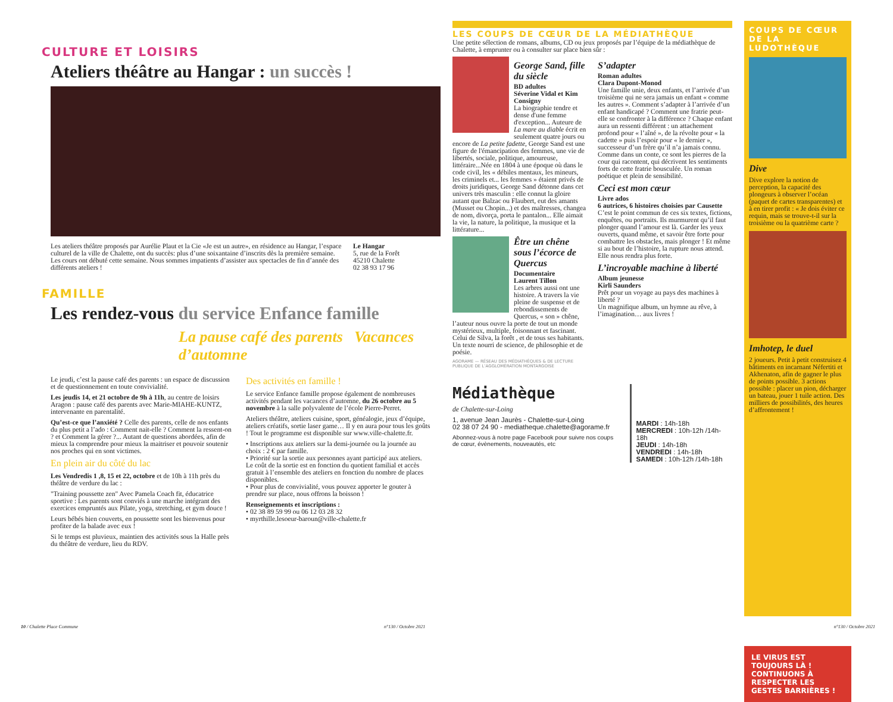CULTURE ET LOISIRS
Ateliers théâtre au Hangar : un succès !
Les ateliers théâtre proposés par Aurélie Plaut et la Cie «Je est un autre», en résidence au Hangar, l’espace culturel de la ville de Chalette, ont du succès: plus d’une soixantaine d’inscrits dès la première semaine. Les cours ont débuté cette semaine. Nous sommes impatients d’assister aux spectacles de fin d’année des différents ateliers !
Le Hangar
5, rue de la Forêt
45210 Chalette
02 38 93 17 96
FAMILLE
Les rendez-vous du service Enfance famille
La pause café des parents Vacances d’automne
Le jeudi, c’est la pause café des parents : un espace de discussion et de questionnement en toute convivialité.
Les jeudis 14, et 21 octobre de 9h à 11h, au centre de loisirs Aragon : pause café des parents avec Marie-MIAHE-KUNTZ, intervenante en parentalité.
Qu’est-ce que l’anxiété ? Celle des parents, celle de nos enfants du plus petit a l’ado : Comment nait-elle ? Comment la ressent-on ? et Comment la gérer ?... Autant de questions abordées, afin de mieux la comprendre pour mieux la maitriser et pouvoir soutenir nos proches qui en sont victimes.
En plein air du côté du lac
Les Vendredis 1 ,8, 15 et 22, octobre et de 10h à 11h près du théâtre de verdure du lac :
"Training poussette zen" Avec Pamela Coach fit, éducatrice sportive : Les parents sont conviés à une marche intégrant des exercices empruntés aux Pilate, yoga, stretching, et gym douce !
Leurs bébés bien couverts, en poussette sont les bienvenus pour profiter de la balade avec eux !
Si le temps est pluvieux, maintien des activités sous la Halle près du théâtre de verdure, lieu du RDV.
Des activités en famille !
Le service Enfance famille propose également de nombreuses activités pendant les vacances d’automne, du 26 octobre au 5 novembre à la salle polyvalente de l’école Pierre-Perret.
Ateliers théâtre, ateliers cuisine, sport, généalogie, jeux d’équipe, ateliers créatifs, sortie laser game… Il y en aura pour tous les goûts ! Tout le programme est disponible sur www.ville-chalette.fr.
• Inscriptions aux ateliers sur la demi-journée ou la journée au choix : 2 € par famille.
• Priorité sur la sortie aux personnes ayant participé aux ateliers. Le coût de la sortie est en fonction du quotient familial et accès gratuit à l’ensemble des ateliers en fonction du nombre de places disponibles.
• Pour plus de convivialité, vous pouvez apporter le gouter à prendre sur place, nous offrons la boisson !
Renseignements et inscriptions :
• 02 38 89 59 99 ou 06 12 03 28 32
• myrthille.lesoeur-baroun@ville-chalette.fr
10 / Chalette Place Commune n°130 / Octobre 2021
LES COUPS DE CŒUR DE LA MÉDIATHÈQUE
Une petite sélection de romans, albums, CD ou jeux proposés par l’équipe de la médiathèque de Chalette, à emprunter ou à consulter sur place bien sûr :
George Sand, fille du siècle
BD adultes
Séverine Vidal et Kim Consigny
La biographie tendre et dense d'une femme d'exception... Auteure de La mare au diable écrit en seulement quatre jours ou encore de La petite fadette, George Sand est une figure de l'émancipation des femmes, une vie de libertés, sociale, politique, amoureuse, littéraire...Née en 1804 à une époque où dans le code civil, les « débiles mentaux, les mineurs, les criminels et... les femmes » étaient privés de droits juridiques, George Sand détonne dans cet univers très masculin : elle connut la gloire autant que Balzac ou Flaubert, eut des amants (Musset ou Chopin...) et des maîtresses, changea de nom, divorça, porta le pantalon... Elle aimait la vie, la nature, la politique, la musique et la littérature...
Être un chêne sous l’écorce de Quercus
Documentaire
Laurent Tillon
Les arbres aussi ont une histoire. A travers la vie pleine de suspense et de rebondissements de Quercus, « son » chêne, l’auteur nous ouvre la porte de tout un monde mystérieux, multiple, foisonnant et fascinant. Celui de Silva, la forêt , et de tous ses habitants.
Un texte nourri de science, de philosophie et de poésie.
AGORAME — RÉSEAU DES MÉDIATHÈQUES & DE LECTURE PUBLIQUE DE L’AGGLOMÉRATION MONTARGOISE
S’adapter
Roman adultes
Clara Dupont-Monod
Une famille unie, deux enfants, et l’arrivée d’un troisième qui ne sera jamais un enfant « comme les autres ». Comment s’adapter à l’arrivée d’un enfant handicapé ? Comment une fratrie peut-elle se confronter à la différence ? Chaque enfant aura un ressenti différent : un attachement profond pour « l’aîné », de la révolte pour « la cadette » puis l’espoir pour « le dernier », successeur d’un frère qu’il n’a jamais connu. Comme dans un conte, ce sont les pierres de la cour qui racontent, qui décrivent les sentiments forts de cette fratrie bousculée. Un roman poétique et plein de sensibilité.
Ceci est mon cœur
Livre ados
6 autrices, 6 histoires choisies par Causette
C’est le point commun de ces six textes, fictions, enquêtes, ou portraits. Ils murmurent qu’il faut plonger quand l’amour est là. Garder les yeux ouverts, quand même, et savoir être forte pour combattre les obstacles, mais plonger ! Et même si au bout de l’histoire, la rupture nous attend. Elle nous rendra plus forte.
L’incroyable machine à liberté
Album jeunesse
Kirli Saunders
Prêt pour un voyage au pays des machines à liberté ?
Un magnifique album, un hymne au rêve, à l’imagination… aux livres !
Médiathèque
de Chalette-sur-Loing
1, avenue Jean Jaurès - Chalette-sur-Loing
02 38 07 24 90 - mediatheque.chalette@agorame.fr
Abonnez-vous à notre page Facebook pour suivre nos coups de cœur, évènements, nouveautés, etc
MARDI : 14h-18h
MERCREDI : 10h-12h /14h-18h
JEUDI : 14h-18h
VENDREDI : 14h-18h
SAMEDI : 10h-12h /14h-18h
COUPS DE CŒUR DE LA LUDOTHÈQUE
Dive
Dive explore la notion de perception, la capacité des plongeurs à observer l’océan (paquet de cartes transparentes) et à en tirer profit : « Je dois éviter ce requin, mais se trouve-t-il sur la troisième ou la quatrième carte ?
Imhotep, le duel
2 joueurs. Petit à petit construisez 4 bâtiments en incarnant Néfertiti et Akhenaton, afin de gagner le plus de points possible. 3 actions possible : placer un pion, décharger un bateau, jouer 1 tuile action. Des milliers de possibilités, des heures d’affrontement !
LE VIRUS EST TOUJOURS LÀ ! CONTINUONS À RESPECTER LES GESTES BARRIÈRES !
n°130 / Octobre 2021